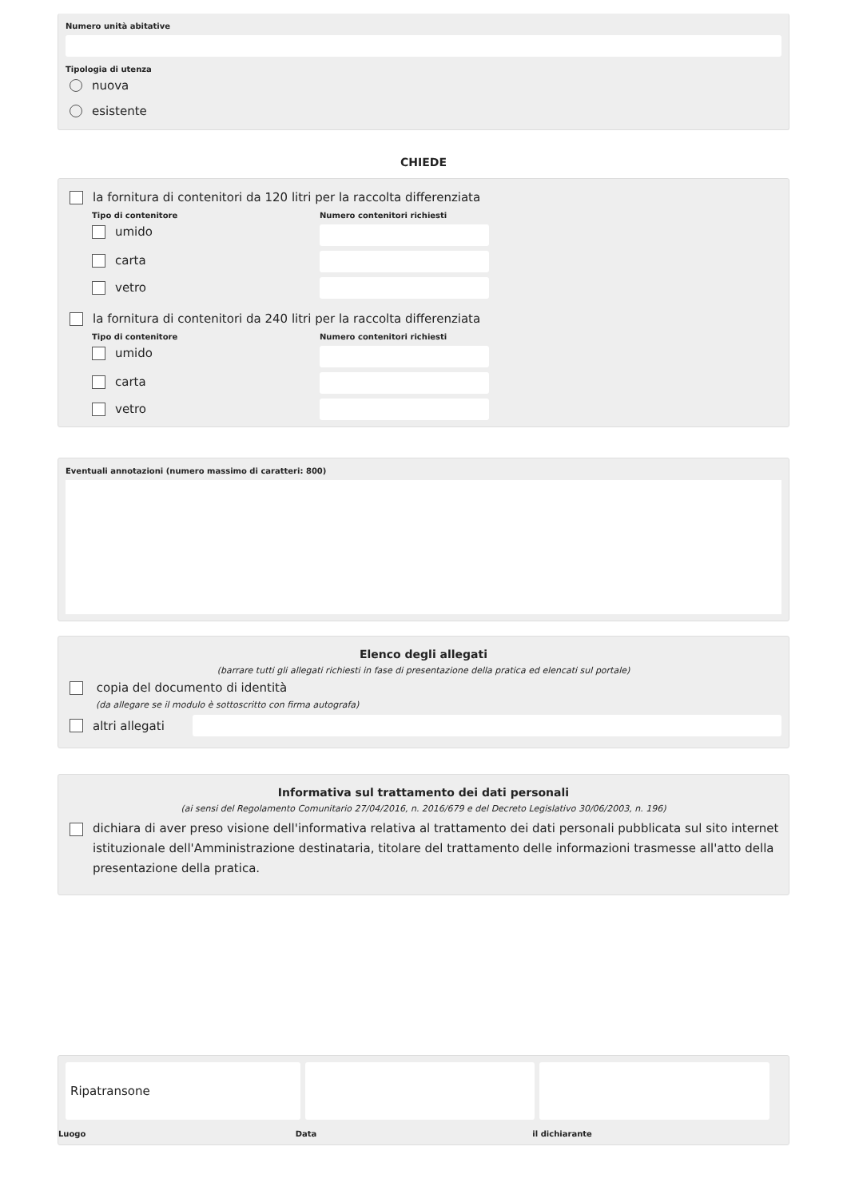Numero unità abitative
Tipologia di utenza
nuova
esistente
CHIEDE
la fornitura di contenitori da 120 litri per la raccolta differenziata
Tipo di contenitore
umido
carta
vetro
Numero contenitori richiesti
la fornitura di contenitori da 240 litri per la raccolta differenziata
Tipo di contenitore
umido
carta
vetro
Numero contenitori richiesti
Eventuali annotazioni (numero massimo di caratteri: 800)
Elenco degli allegati
(barrare tutti gli allegati richiesti in fase di presentazione della pratica ed elencati sul portale)
copia del documento di identità
(da allegare se il modulo è sottoscritto con firma autografa)
altri allegati
Informativa sul trattamento dei dati personali
(ai sensi del Regolamento Comunitario 27/04/2016, n. 2016/679 e del Decreto Legislativo 30/06/2003, n. 196)
dichiara di aver preso visione dell'informativa relativa al trattamento dei dati personali pubblicata sul sito internet istituzionale dell'Amministrazione destinataria, titolare del trattamento delle informazioni trasmesse all'atto della presentazione della pratica.
Ripatransone
Luogo Data il dichiarante